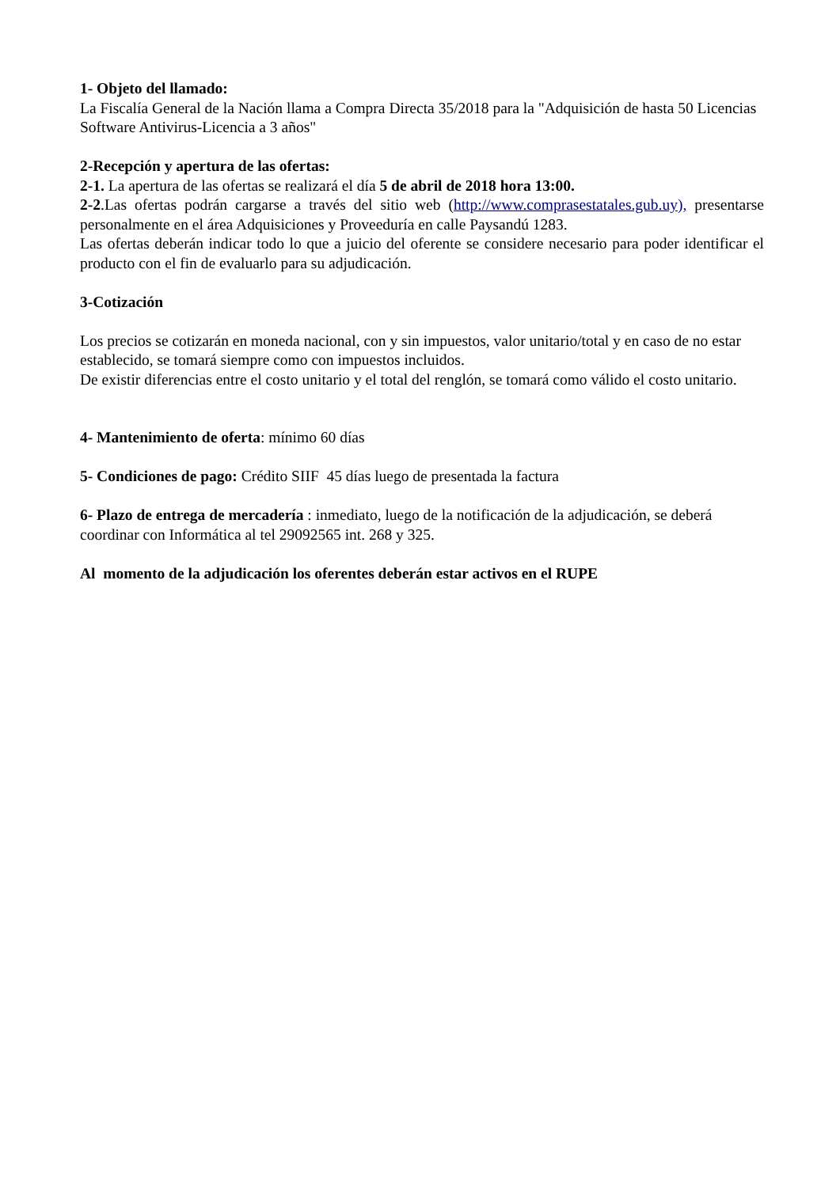1- Objeto del llamado:
La Fiscalía General de la Nación llama a Compra Directa 35/2018 para la "Adquisición de hasta 50 Licencias Software Antivirus-Licencia a 3 años"
2-Recepción y apertura de las ofertas:
2-1. La apertura de las ofertas se realizará el día 5 de abril de 2018 hora 13:00.
2-2.Las ofertas podrán cargarse a través del sitio web (http://www.comprasestatales.gub.uy), presentarse personalmente en el área Adquisiciones y Proveeduría en calle Paysandú 1283.
Las ofertas deberán indicar todo lo que a juicio del oferente se considere necesario para poder identificar el producto con el fin de evaluarlo para su adjudicación.
3-Cotización
Los precios se cotizarán en moneda nacional, con y sin impuestos, valor unitario/total y en caso de no estar establecido, se tomará siempre como con impuestos incluidos.
De existir diferencias entre el costo unitario y el total del renglón, se tomará como válido el costo unitario.
4- Mantenimiento de oferta: mínimo 60 días
5- Condiciones de pago: Crédito SIIF 45 días luego de presentada la factura
6- Plazo de entrega de mercadería : inmediato, luego de la notificación de la adjudicación, se deberá coordinar con Informática al tel 29092565 int. 268 y 325.
Al momento de la adjudicación los oferentes deberán estar activos en el RUPE